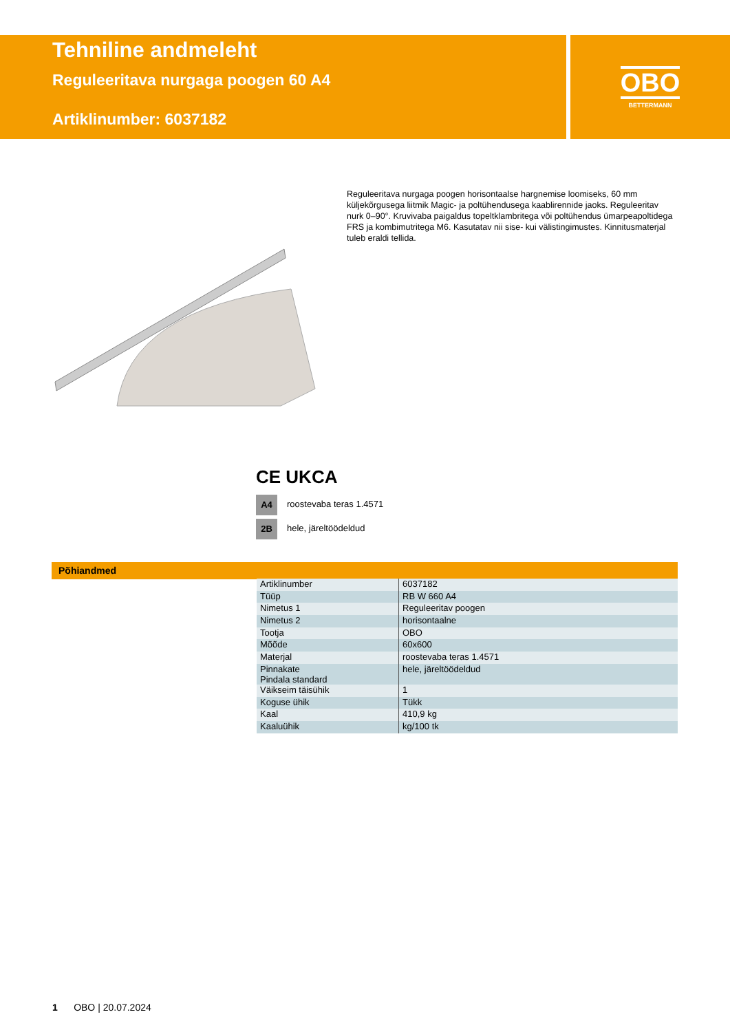Tehniline andmeleht
Reguleeritava nurgaga poogen 60 A4
Artiklinumber: 6037182
OBO
BETTERMANN
Reguleeritava nurgaga poogen horisontaalse hargnemise loomiseks, 60 mm küljekõrgusega liitmik Magic- ja poltühendusega kaablirennide jaoks. Reguleeritav nurk 0–90°. Kruvivaba paigaldus topeltklambritega või poltühendus ümarpeapoltidega FRS ja kombimutritega M6. Kasutatav nii sise- kui välistingimustes. Kinnitusmaterjal tuleb eraldi tellida.
CE UKCA
A4 roostevaba teras 1.4571
2B hele, järeltöödeldud
Põhiandmed
| Artiklinumber | 6037182 |
| Tüüp | RB W 660 A4 |
| Nimetus 1 | Reguleeritav poogen |
| Nimetus 2 | horisontaalne |
| Tootja | OBO |
| Mõõde | 60x600 |
| Materjal | roostevaba teras 1.4571 |
| Pinnakate Pindala standard | hele, järeltöödeldud |
| Väikseim täisühik | 1 |
| Koguse ühik | Tükk |
| Kaal | 410,9 kg |
| Kaaluühik | kg/100 tk |
1 OBO | 20.07.2024